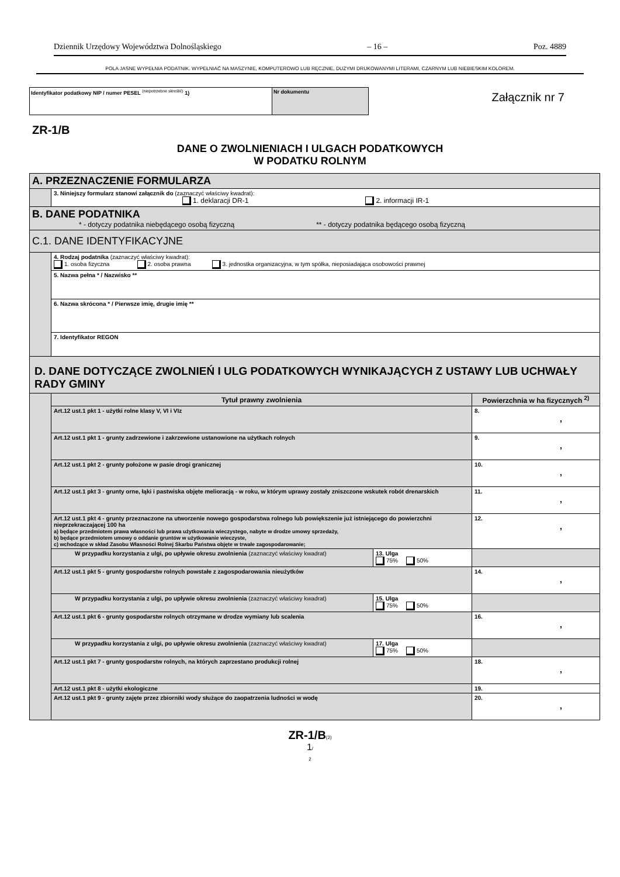Dziennik Urzędowy Województwa Dolnośląskiego – 16 – Poz. 4889
POLA JASNE WYPEŁNIA PODATNIK. WYPEŁNIAĆ NA MASZYNIE, KOMPUTEROWO LUB RĘCZNIE, DUŻYMI DRUKOWANYMI LITERAMI, CZARNYM LUB NIEBIESKIM KOLOREM.
Identyfikator podatkowy NIP / numer PESEL <sup>(niepotrzebne skreślić)</sup> 1) Nr dokumentu
Załącznik nr 7
ZR-1/B
DANE O ZWOLNIENIACH I ULGACH PODATKOWYCH
W PODATKU ROLNYM
| A. PRZEZNACZENIE FORMULARZA | | | |
| | 3. Niniejszy formularz stanowi załącznik do (zaznaczyć właściwy kwadrat): 1. deklaracji DR-1 2. informacji IR-1 | | |
| B. DANE PODATNIKA * - dotyczy podatnika niebędącego osobą fizyczną ** - dotyczy podatnika będącego osobą fizyczną | | | |
| C.1. DANE IDENTYFIKACYJNE | | | |
| | 4. Rodzaj podatnika (zaznaczyć właściwy kwadrat): 1. osoba fizyczna 2. osoba prawna 3. jednostka organizacyjna, w tym spółka, nieposiadająca osobowości prawnej | | |
| | 5. Nazwa pełna * / Nazwisko ** | | |
| | 6. Nazwa skrócona * / Pierwsze imię, drugie imię ** | | |
| | 7. Identyfikator REGON | | |
| D. DANE DOTYCZĄCE ZWOLNIEŃ I ULG PODATKOWYCH WYNIKAJĄCYCH Z USTAWY LUB UCHWAŁY RADY GMINY | | | |
| | Tytuł prawny zwolnienia | | Powierzchnia w ha fizycznych <sup>2)</sup> |
| | Art.12 ust.1 pkt 1 - użytki rolne klasy V, VI i VIz | | 8. , |
| | Art.12 ust.1 pkt 1 - grunty zadrzewione i zakrzewione ustanowione na użytkach rolnych | | 9. , |
| | Art.12 ust.1 pkt 2 - grunty położone w pasie drogi granicznej | | 10. , |
| | Art.12 ust.1 pkt 3 - grunty orne, łąki i pastwiska objęte melioracją - w roku, w którym uprawy zostały zniszczone wskutek robót drenarskich | | 11. , |
| | Art.12 ust.1 pkt 4 - grunty przeznaczone na utworzenie nowego gospodarstwa rolnego lub powiększenie już istniejącego do powierzchni nieprzekraczającej 100 ha a) będące przedmiotem prawa własności lub prawa użytkowania wieczystego, nabyte w drodze umowy sprzedaży, b) będące przedmiotem umowy o oddanie gruntów w użytkowanie wieczyste, c) wchodzące w skład Zasobu Własności Rolnej Skarbu Państwa objęte w trwałe zagospodarowanie; | | 12. , |
| | W przypadku korzystania z ulgi, po upływie okresu zwolnienia (zaznaczyć właściwy kwadrat) | 13. Ulga 75% 50% | |
| | Art.12 ust.1 pkt 5 - grunty gospodarstw rolnych powstałe z zagospodarowania nieużytków | | 14. , |
| | W przypadku korzystania z ulgi, po upływie okresu zwolnienia (zaznaczyć właściwy kwadrat) | 15. Ulga 75% 50% | |
| | Art.12 ust.1 pkt 6 - grunty gospodarstw rolnych otrzymane w drodze wymiany lub scalenia | | 16. , |
| | W przypadku korzystania z ulgi, po upływie okresu zwolnienia (zaznaczyć właściwy kwadrat) | 17. Ulga 75% 50% | |
| | Art.12 ust.1 pkt 7 - grunty gospodarstw rolnych, na których zaprzestano produkcji rolnej | | 18. , |
| | Art.12 ust.1 pkt 8 - użytki ekologiczne | | 19. |
| | Art.12 ust.1 pkt 9 - grunty zajęte przez zbiorniki wody służące do zaopatrzenia ludności w wodę | | 20. , |
ZR-1/B(2)
1/
2